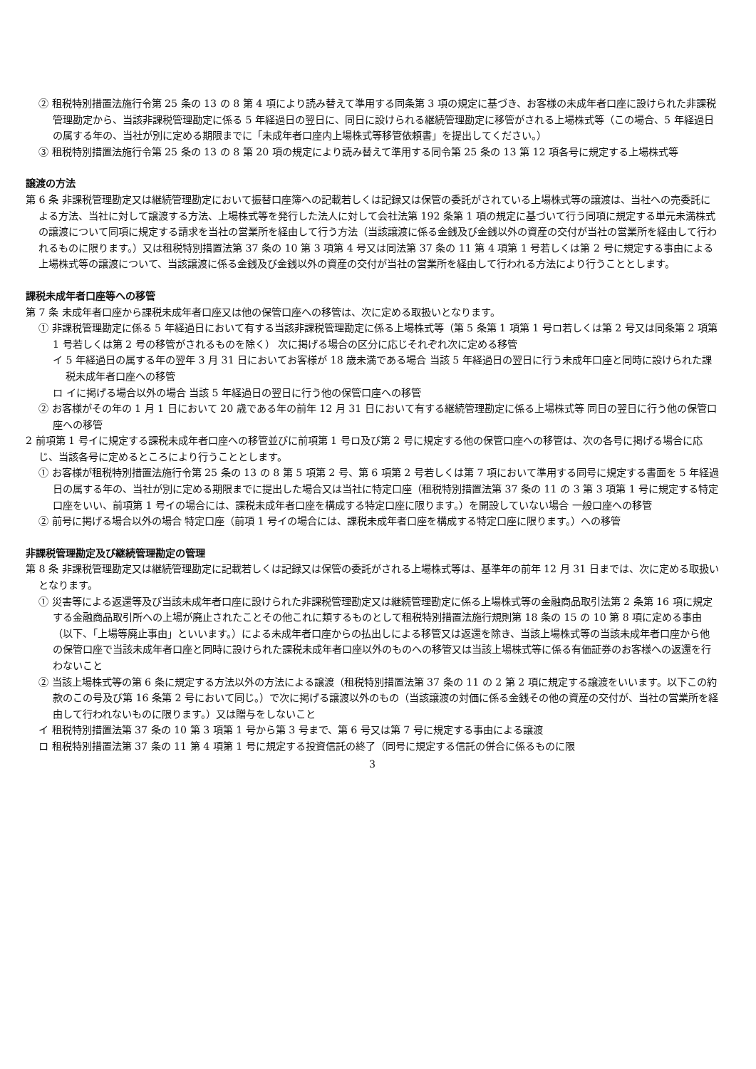② 租税特別措置法施行令第 25 条の 13 の 8 第 4 項により読み替えて準用する同条第 3 項の規定に基づき、お客様の未成年者口座に設けられた非課税管理勘定から、当該非課税管理勘定に係る 5 年経過日の翌日に、同日に設けられる継続管理勘定に移管がされる上場株式等（この場合、5 年経過日の属する年の、当社が別に定める期限までに「未成年者口座内上場株式等移管依頼書」を提出してください。）
③ 租税特別措置法施行令第 25 条の 13 の 8 第 20 項の規定により読み替えて準用する同令第 25 条の 13 第 12 項各号に規定する上場株式等
譲渡の方法
第 6 条 非課税管理勘定又は継続管理勘定において振替口座簿への記載若しくは記録又は保管の委託がされている上場株式等の譲渡は、当社への売委託による方法、当社に対して譲渡する方法、上場株式等を発行した法人に対して会社法第 192 条第 1 項の規定に基づいて行う同項に規定する単元未満株式の譲渡について同項に規定する請求を当社の営業所を経由して行う方法（当該譲渡に係る金銭及び金銭以外の資産の交付が当社の営業所を経由して行われるものに限ります。）又は租税特別措置法第 37 条の 10 第 3 項第 4 号又は同法第 37 条の 11 第 4 項第 1 号若しくは第 2 号に規定する事由による上場株式等の譲渡について、当該譲渡に係る金銭及び金銭以外の資産の交付が当社の営業所を経由して行われる方法により行うこととします。
課税未成年者口座等への移管
第 7 条 未成年者口座から課税未成年者口座又は他の保管口座への移管は、次に定める取扱いとなります。
① 非課税管理勘定に係る 5 年経過日において有する当該非課税管理勘定に係る上場株式等（第 5 条第 1 項第 1 号ロ若しくは第 2 号又は同条第 2 項第 1 号若しくは第 2 号の移管がされるものを除く） 次に掲げる場合の区分に応じそれぞれ次に定める移管
イ 5 年経過日の属する年の翌年 3 月 31 日においてお客様が 18 歳未満である場合 当該 5 年経過日の翌日に行う未成年口座と同時に設けられた課税未成年者口座への移管
ロ イに掲げる場合以外の場合 当該 5 年経過日の翌日に行う他の保管口座への移管
② お客様がその年の 1 月 1 日において 20 歳である年の前年 12 月 31 日において有する継続管理勘定に係る上場株式等 同日の翌日に行う他の保管口座への移管
2 前項第 1 号イに規定する課税未成年者口座への移管並びに前項第 1 号ロ及び第 2 号に規定する他の保管口座への移管は、次の各号に掲げる場合に応じ、当該各号に定めるところにより行うこととします。
① お客様が租税特別措置法施行令第 25 条の 13 の 8 第 5 項第 2 号、第 6 項第 2 号若しくは第 7 項において準用する同号に規定する書面を 5 年経過日の属する年の、当社が別に定める期限までに提出した場合又は当社に特定口座（租税特別措置法第 37 条の 11 の 3 第 3 項第 1 号に規定する特定口座をいい、前項第 1 号イの場合には、課税未成年者口座を構成する特定口座に限ります。）を開設していない場合 一般口座への移管
② 前号に掲げる場合以外の場合 特定口座（前項 1 号イの場合には、課税未成年者口座を構成する特定口座に限ります。）への移管
非課税管理勘定及び継続管理勘定の管理
第 8 条 非課税管理勘定又は継続管理勘定に記載若しくは記録又は保管の委託がされる上場株式等は、基準年の前年 12 月 31 日までは、次に定める取扱いとなります。
① 災害等による返還等及び当該未成年者口座に設けられた非課税管理勘定又は継続管理勘定に係る上場株式等の金融商品取引法第 2 条第 16 項に規定する金融商品取引所への上場が廃止されたことその他これに類するものとして租税特別措置法施行規則第 18 条の 15 の 10 第 8 項に定める事由（以下、「上場等廃止事由」といいます。）による未成年者口座からの払出しによる移管又は返還を除き、当該上場株式等の当該未成年者口座から他の保管口座で当該未成年者口座と同時に設けられた課税未成年者口座以外のものへの移管又は当該上場株式等に係る有価証券のお客様への返還を行わないこと
② 当該上場株式等の第 6 条に規定する方法以外の方法による譲渡（租税特別措置法第 37 条の 11 の 2 第 2 項に規定する譲渡をいいます。以下この約款のこの号及び第 16 条第 2 号において同じ。）で次に掲げる譲渡以外のもの（当該譲渡の対価に係る金銭その他の資産の交付が、当社の営業所を経由して行われないものに限ります。）又は贈与をしないこと
イ 租税特別措置法第 37 条の 10 第 3 項第 1 号から第 3 号まで、第 6 号又は第 7 号に規定する事由による譲渡
ロ 租税特別措置法第 37 条の 11 第 4 項第 1 号に規定する投資信託の終了（同号に規定する信託の併合に係るものに限
3